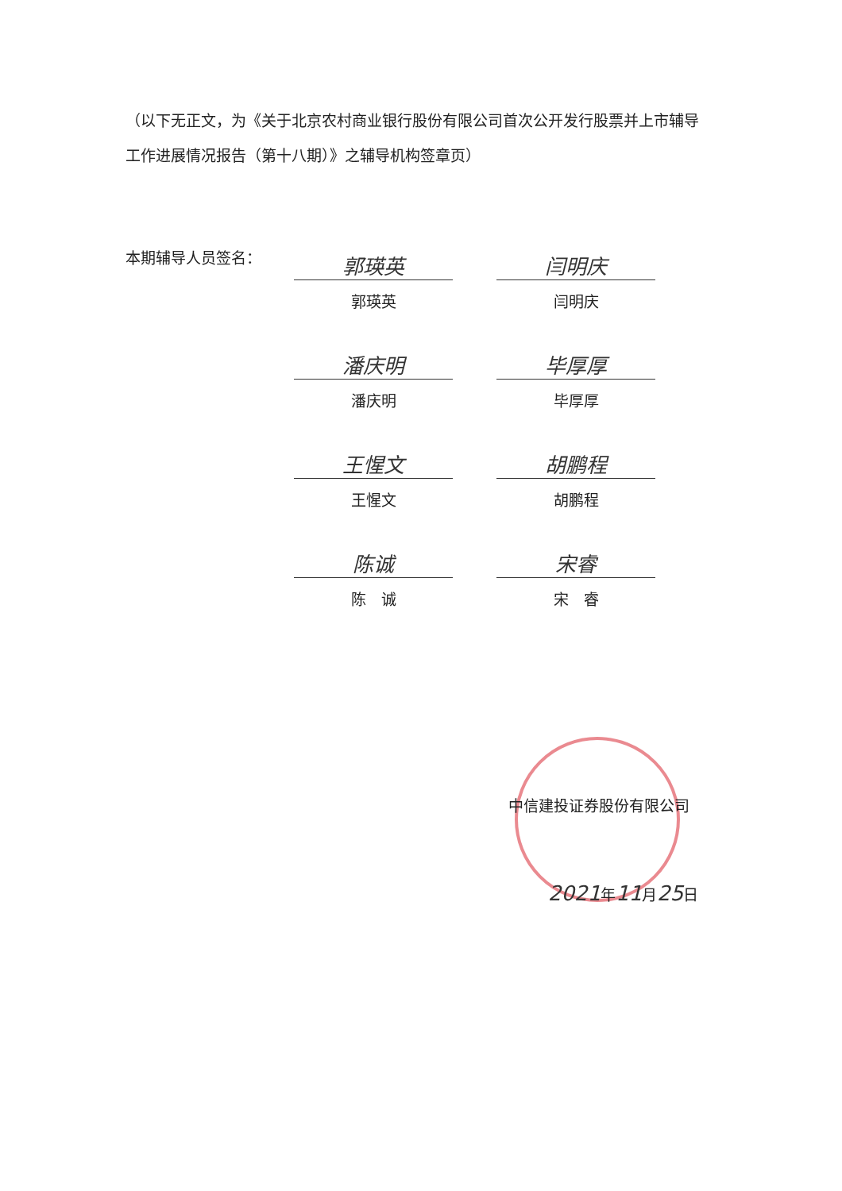（以下无正文，为《关于北京农村商业银行股份有限公司首次公开发行股票并上市辅导工作进展情况报告（第十八期）》之辅导机构签章页）
本期辅导人员签名：
郭瑛英
郭瑛英
闫明庆
闫明庆
潘庆明
潘庆明
毕厚厚
毕厚厚
王惺文
王惺文
胡鹏程
胡鹏程
陈诚
陈　诚
宋睿
宋　睿
中信建投证券股份有限公司
2021年11月25日